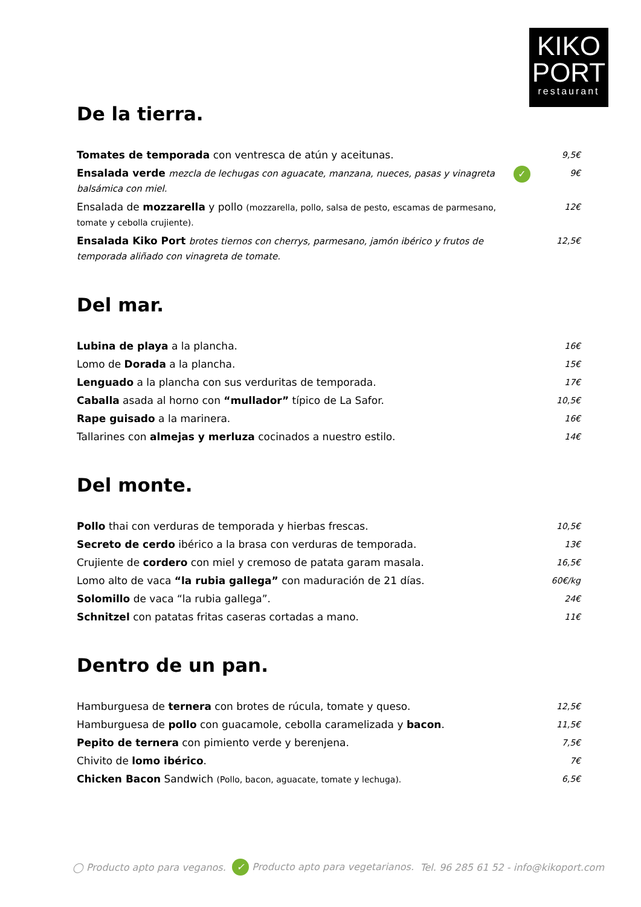KIKO
PORT
restaurant
De la tierra.
Tomates de temporada con ventresca de atún y aceitunas.
9,5€
Ensalada verde mezcla de lechugas con aguacate, manzana, nueces, pasas y vinagreta balsámica con miel.
✓
9€
Ensalada de mozzarella y pollo (mozzarella, pollo, salsa de pesto, escamas de parmesano, tomate y cebolla crujiente).
12€
Ensalada Kiko Port brotes tiernos con cherrys, parmesano, jamón ibérico y frutos de temporada aliñado con vinagreta de tomate.
12,5€
Del mar.
Lubina de playa a la plancha.
16€
Lomo de Dorada a la plancha.
15€
Lenguado a la plancha con sus verduritas de temporada.
17€
Caballa asada al horno con “mullador” típico de La Safor.
10,5€
Rape guisado a la marinera.
16€
Tallarines con almejas y merluza cocinados a nuestro estilo.
14€
Del monte.
Pollo thai con verduras de temporada y hierbas frescas.
10,5€
Secreto de cerdo ibérico a la brasa con verduras de temporada.
13€
Crujiente de cordero con miel y cremoso de patata garam masala.
16,5€
Lomo alto de vaca “la rubia gallega” con maduración de 21 días.
60€/kg
Solomillo de vaca “la rubia gallega”.
24€
Schnitzel con patatas fritas caseras cortadas a mano.
11€
Dentro de un pan.
Hamburguesa de ternera con brotes de rúcula, tomate y queso.
12,5€
Hamburguesa de pollo con guacamole, cebolla caramelizada y bacon.
11,5€
Pepito de ternera con pimiento verde y berenjena.
7,5€
Chivito de lomo ibérico.
7€
Chicken Bacon Sandwich (Pollo, bacon, aguacate, tomate y lechuga). 6,5€
◯ Producto apto para veganos. ✓ Producto apto para vegetarianos. Tel. 96 285 61 52 - info@kikoport.com